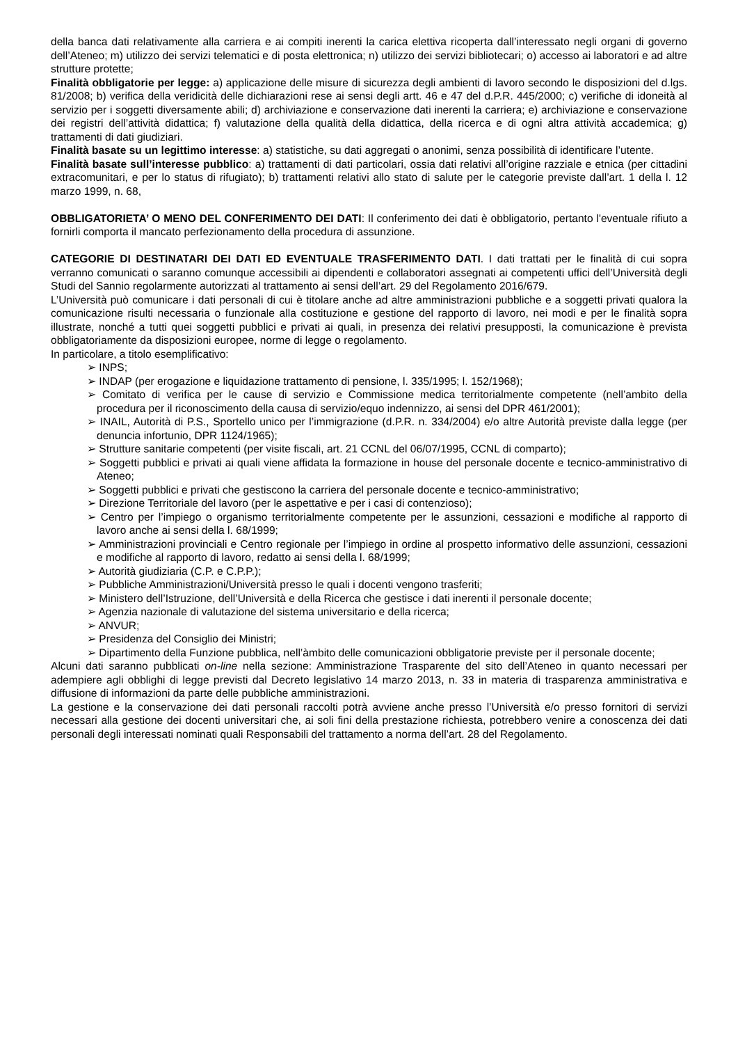della banca dati relativamente alla carriera e ai compiti inerenti la carica elettiva ricoperta dall’interessato negli organi di governo dell’Ateneo; m) utilizzo dei servizi telematici e di posta elettronica; n) utilizzo dei servizi bibliotecari; o) accesso ai laboratori e ad altre strutture protette;
Finalità obbligatorie per legge: a) applicazione delle misure di sicurezza degli ambienti di lavoro secondo le disposizioni del d.lgs. 81/2008; b) verifica della veridicità delle dichiarazioni rese ai sensi degli artt. 46 e 47 del d.P.R. 445/2000; c) verifiche di idoneità al servizio per i soggetti diversamente abili; d) archiviazione e conservazione dati inerenti la carriera; e) archiviazione e conservazione dei registri dell’attività didattica; f) valutazione della qualità della didattica, della ricerca e di ogni altra attività accademica; g) trattamenti di dati giudiziari.
Finalità basate su un legittimo interesse: a) statistiche, su dati aggregati o anonimi, senza possibilità di identificare l’utente.
Finalità basate sull’interesse pubblico: a) trattamenti di dati particolari, ossia dati relativi all’origine razziale e etnica (per cittadini extracomunitari, e per lo status di rifugiato); b) trattamenti relativi allo stato di salute per le categorie previste dall’art. 1 della l. 12 marzo 1999, n. 68,
OBBLIGATORIETA’ O MENO DEL CONFERIMENTO DEI DATI: Il conferimento dei dati è obbligatorio, pertanto l'eventuale rifiuto a fornirli comporta il mancato perfezionamento della procedura di assunzione.
CATEGORIE DI DESTINATARI DEI DATI ED EVENTUALE TRASFERIMENTO DATI. I dati trattati per le finalità di cui sopra verranno comunicati o saranno comunque accessibili ai dipendenti e collaboratori assegnati ai competenti uffici dell’Università degli Studi del Sannio regolarmente autorizzati al trattamento ai sensi dell’art. 29 del Regolamento 2016/679.
L’Università può comunicare i dati personali di cui è titolare anche ad altre amministrazioni pubbliche e a soggetti privati qualora la comunicazione risulti necessaria o funzionale alla costituzione e gestione del rapporto di lavoro, nei modi e per le finalità sopra illustrate, nonché a tutti quei soggetti pubblici e privati ai quali, in presenza dei relativi presupposti, la comunicazione è prevista obbligatoriamente da disposizioni europee, norme di legge o regolamento.
In particolare, a titolo esemplificativo:
➢ INPS;
➢ INDAP (per erogazione e liquidazione trattamento di pensione, l. 335/1995; l. 152/1968);
➢ Comitato di verifica per le cause di servizio e Commissione medica territorialmente competente (nell’ambito della procedura per il riconoscimento della causa di servizio/equo indennizzo, ai sensi del DPR 461/2001);
➢ INAIL, Autorità di P.S., Sportello unico per l’immigrazione (d.P.R. n. 334/2004) e/o altre Autorità previste dalla legge (per denuncia infortunio, DPR 1124/1965);
➢ Strutture sanitarie competenti (per visite fiscali, art. 21 CCNL del 06/07/1995, CCNL di comparto);
➢ Soggetti pubblici e privati ai quali viene affidata la formazione in house del personale docente e tecnico-amministrativo di Ateneo;
➢ Soggetti pubblici e privati che gestiscono la carriera del personale docente e tecnico-amministrativo;
➢ Direzione Territoriale del lavoro (per le aspettative e per i casi di contenzioso);
➢ Centro per l’impiego o organismo territorialmente competente per le assunzioni, cessazioni e modifiche al rapporto di lavoro anche ai sensi della l. 68/1999;
➢ Amministrazioni provinciali e Centro regionale per l’impiego in ordine al prospetto informativo delle assunzioni, cessazioni e modifiche al rapporto di lavoro, redatto ai sensi della l. 68/1999;
➢ Autorità giudiziaria (C.P. e C.P.P.);
➢ Pubbliche Amministrazioni/Università presso le quali i docenti vengono trasferiti;
➢ Ministero dell’Istruzione, dell’Università e della Ricerca che gestisce i dati inerenti il personale docente;
➢ Agenzia nazionale di valutazione del sistema universitario e della ricerca;
➢ ANVUR;
➢ Presidenza del Consiglio dei Ministri;
➢ Dipartimento della Funzione pubblica, nell’àmbito delle comunicazioni obbligatorie previste per il personale docente;
Alcuni dati saranno pubblicati on-line nella sezione: Amministrazione Trasparente del sito dell’Ateneo in quanto necessari per adempiere agli obblighi di legge previsti dal Decreto legislativo 14 marzo 2013, n. 33 in materia di trasparenza amministrativa e diffusione di informazioni da parte delle pubbliche amministrazioni.
La gestione e la conservazione dei dati personali raccolti potrà avviene anche presso l’Università e/o presso fornitori di servizi necessari alla gestione dei docenti universitari che, ai soli fini della prestazione richiesta, potrebbero venire a conoscenza dei dati personali degli interessati nominati quali Responsabili del trattamento a norma dell’art. 28 del Regolamento.